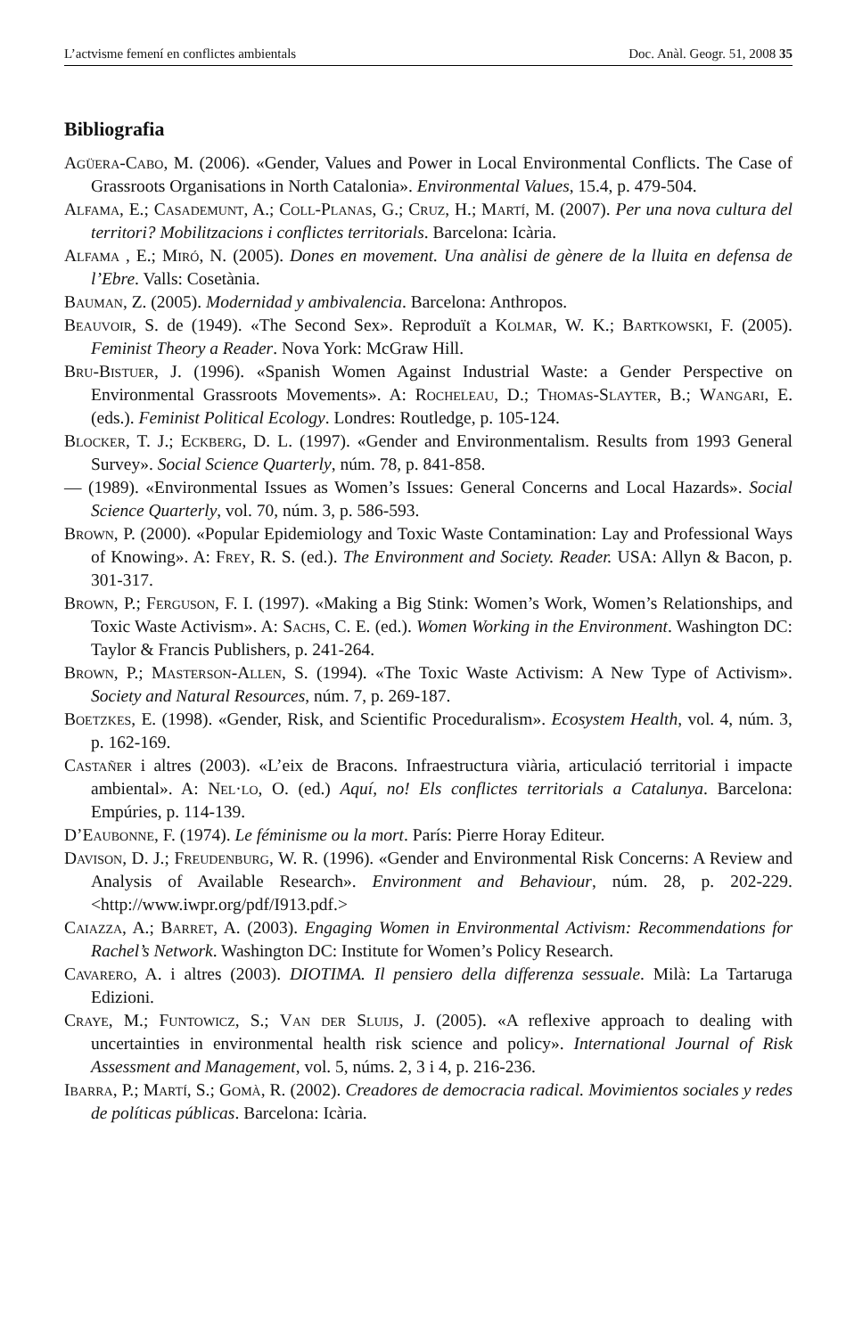L’actvisme femení en conflictes ambientals Doc. Anàl. Geogr. 51, 2008 35
Bibliografia
Agüera-Cabo, M. (2006). «Gender, Values and Power in Local Environmental Conflicts. The Case of Grassroots Organisations in North Catalonia». Environmental Values, 15.4, p. 479-504.
Alfama, E.; Casademunt, A.; Coll-Planas, G.; Cruz, H.; Martí, M. (2007). Per una nova cultura del territori? Mobilitzacions i conflictes territorials. Barcelona: Icària.
Alfama , E.; Miró, N. (2005). Dones en movement. Una anàlisi de gènere de la lluita en defensa de l’Ebre. Valls: Cosetània.
Bauman, Z. (2005). Modernidad y ambivalencia. Barcelona: Anthropos.
Beauvoir, S. de (1949). «The Second Sex». Reproduït a Kolmar, W. K.; Bartkowski, F. (2005). Feminist Theory a Reader. Nova York: McGraw Hill.
Bru-Bistuer, J. (1996). «Spanish Women Against Industrial Waste: a Gender Perspective on Environmental Grassroots Movements». A: Rocheleau, D.; Thomas-Slayter, B.; Wangari, E. (eds.). Feminist Political Ecology. Londres: Routledge, p. 105-124.
Blocker, T. J.; Eckberg, D. L. (1997). «Gender and Environmentalism. Results from 1993 General Survey». Social Science Quarterly, núm. 78, p. 841-858.
— (1989). «Environmental Issues as Women’s Issues: General Concerns and Local Hazards». Social Science Quarterly, vol. 70, núm. 3, p. 586-593.
Brown, P. (2000). «Popular Epidemiology and Toxic Waste Contamination: Lay and Professional Ways of Knowing». A: Frey, R. S. (ed.). The Environment and Society. Reader. USA: Allyn & Bacon, p. 301-317.
Brown, P.; Ferguson, F. I. (1997). «Making a Big Stink: Women’s Work, Women’s Relationships, and Toxic Waste Activism». A: Sachs, C. E. (ed.). Women Working in the Environment. Washington DC: Taylor & Francis Publishers, p. 241-264.
Brown, P.; Masterson-Allen, S. (1994). «The Toxic Waste Activism: A New Type of Activism». Society and Natural Resources, núm. 7, p. 269-187.
Boetzkes, E. (1998). «Gender, Risk, and Scientific Proceduralism». Ecosystem Health, vol. 4, núm. 3, p. 162-169.
Castañer i altres (2003). «L’eix de Bracons. Infraestructura viària, articulació territorial i impacte ambiental». A: Nel·lo, O. (ed.) Aquí, no! Els conflictes territorials a Catalunya. Barcelona: Empúries, p. 114-139.
D’Eaubonne, F. (1974). Le féminisme ou la mort. París: Pierre Horay Editeur.
Davison, D. J.; Freudenburg, W. R. (1996). «Gender and Environmental Risk Concerns: A Review and Analysis of Available Research». Environment and Behaviour, núm. 28, p. 202-229. <http://www.iwpr.org/pdf/I913.pdf.>
Caiazza, A.; Barret, A. (2003). Engaging Women in Environmental Activism: Recommendations for Rachel’s Network. Washington DC: Institute for Women’s Policy Research.
Cavarero, A. i altres (2003). DIOTIMA. Il pensiero della differenza sessuale. Milà: La Tartaruga Edizioni.
Craye, M.; Funtowicz, S.; Van der Sluijs, J. (2005). «A reflexive approach to dealing with uncertainties in environmental health risk science and policy». International Journal of Risk Assessment and Management, vol. 5, núms. 2, 3 i 4, p. 216-236.
Ibarra, P.; Martí, S.; Gomà, R. (2002). Creadores de democracia radical. Movimientos sociales y redes de políticas públicas. Barcelona: Icària.